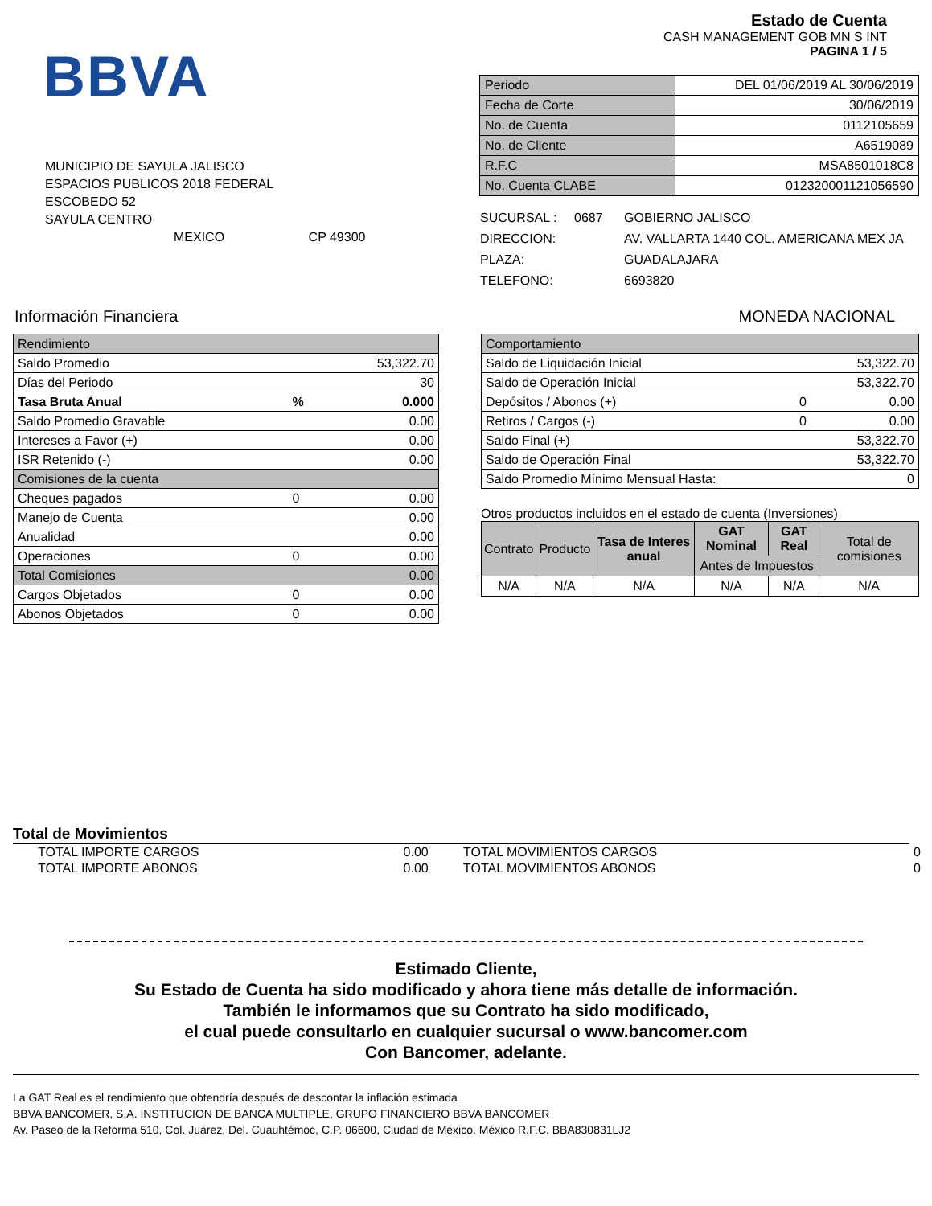BBVA
MUNICIPIO DE SAYULA JALISCO
ESPACIOS PUBLICOS 2018 FEDERAL
ESCOBEDO 52
SAYULA CENTRO
MEXICO CP 49300
Estado de Cuenta
CASH MANAGEMENT GOB MN S INT
PAGINA 1 / 5
| Periodo | DEL 01/06/2019 AL 30/06/2019 |
| Fecha de Corte | 30/06/2019 |
| No. de Cuenta | 0112105659 |
| No. de Cliente | A6519089 |
| R.F.C | MSA8501018C8 |
| No. Cuenta CLABE | 012320001121056590 |
| SUCURSAL : | 0687 | GOBIERNO JALISCO |
| DIRECCION: | | AV. VALLARTA 1440 COL. AMERICANA MEX JA |
| PLAZA: | | GUADALAJARA |
| TELEFONO: | | 6693820 |
Información Financiera MONEDA NACIONAL
| Rendimiento | | |
| Saldo Promedio | | 53,322.70 |
| Días del Periodo | | 30 |
| Tasa Bruta Anual | % | 0.000 |
| Saldo Promedio Gravable | | 0.00 |
| Intereses a Favor (+) | | 0.00 |
| ISR Retenido (-) | | 0.00 |
| Comisiones de la cuenta | | |
| Cheques pagados | 0 | 0.00 |
| Manejo de Cuenta | | 0.00 |
| Anualidad | | 0.00 |
| Operaciones | 0 | 0.00 |
| Total Comisiones | | 0.00 |
| Cargos Objetados | 0 | 0.00 |
| Abonos Objetados | 0 | 0.00 |
| Comportamiento | | |
| Saldo de Liquidación Inicial | | 53,322.70 |
| Saldo de Operación Inicial | | 53,322.70 |
| Depósitos / Abonos (+) | 0 | 0.00 |
| Retiros / Cargos (-) | 0 | 0.00 |
| Saldo Final (+) | | 53,322.70 |
| Saldo de Operación Final | | 53,322.70 |
| Saldo Promedio Mínimo Mensual Hasta: | | 0 |
Otros productos incluidos en el estado de cuenta (Inversiones)
| Contrato | Producto | Tasa de Interes anual | GAT Nominal | GAT Real | Total de comisiones |
| --- | --- | --- | --- | --- | --- |
| | | | Antes de Impuestos | | |
| N/A | N/A | N/A | N/A | N/A | N/A |
Total de Movimientos
| TOTAL IMPORTE CARGOS | 0.00 | TOTAL MOVIMIENTOS CARGOS | 0 |
| TOTAL IMPORTE ABONOS | 0.00 | TOTAL MOVIMIENTOS ABONOS | 0 |
Estimado Cliente,
Su Estado de Cuenta ha sido modificado y ahora tiene más detalle de información.
También le informamos que su Contrato ha sido modificado,
el cual puede consultarlo en cualquier sucursal o www.bancomer.com
Con Bancomer, adelante.
La GAT Real es el rendimiento que obtendría después de descontar la inflación estimada
BBVA BANCOMER, S.A. INSTITUCION DE BANCA MULTIPLE, GRUPO FINANCIERO BBVA BANCOMER
Av. Paseo de la Reforma 510, Col. Juárez, Del. Cuauhtémoc, C.P. 06600, Ciudad de México. México R.F.C. BBA830831LJ2